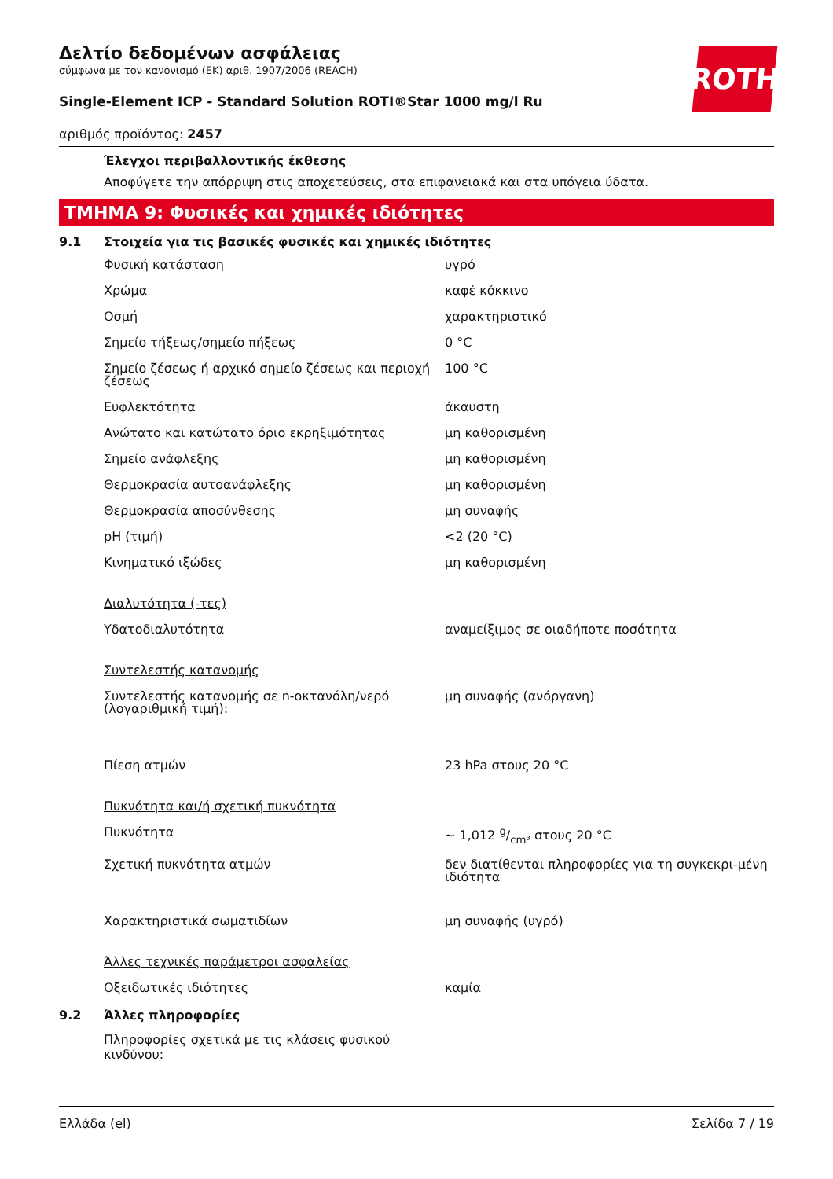ROTH
Δελτίο δεδομένων ασφάλειας
σύμφωνα με τον κανονισμό (ΕΚ) αριθ. 1907/2006 (REACH)
Single-Element ICP - Standard Solution ROTI®Star 1000 mg/l Ru
αριθμός προϊόντος: 2457
Έλεγχοι περιβαλλοντικής έκθεσης
Αποφύγετε την απόρριψη στις αποχετεύσεις, στα επιφανειακά και στα υπόγεια ύδατα.
ΤΜΗΜΑ 9: Φυσικές και χημικές ιδιότητες
9.1 Στοιχεία για τις βασικές φυσικές και χημικές ιδιότητες
| Φυσική κατάσταση | υγρό |
| Χρώμα | καφέ κόκκινο |
| Οσμή | χαρακτηριστικό |
| Σημείο τήξεως/σημείο πήξεως | 0 °C |
| Σημείο ζέσεως ή αρχικό σημείο ζέσεως και περιοχή ζέσεως | 100 °C |
| Ευφλεκτότητα | άκαυστη |
| Ανώτατο και κατώτατο όριο εκρηξιμότητας | μη καθορισμένη |
| Σημείο ανάφλεξης | μη καθορισμένη |
| Θερμοκρασία αυτοανάφλεξης | μη καθορισμένη |
| Θερμοκρασία αποσύνθεσης | μη συναφής |
| pH (τιμή) | <2 (20 °C) |
| Κινηματικό ιξώδες | μη καθορισμένη |
| Διαλυτότητα (-τες) | |
| Υδατοδιαλυτότητα | αναμείξιμος σε οιαδήποτε ποσότητα |
| Συντελεστής κατανομής | |
| Συντελεστής κατανομής σε n-οκτανόλη/νερό (λογαριθμική τιμή): | μη συναφής (ανόργανη) |
| Πίεση ατμών | 23 hPa στους 20 °C |
| Πυκνότητα και/ή σχετική πυκνότητα | |
| Πυκνότητα | ~ 1,012 g/cm³ στους 20 °C |
| Σχετική πυκνότητα ατμών | δεν διατίθενται πληροφορίες για τη συγκεκρι-μένη ιδιότητα |
| Χαρακτηριστικά σωματιδίων | μη συναφής (υγρό) |
| Άλλες τεχνικές παράμετροι ασφαλείας | |
| Οξειδωτικές ιδιότητες | καμία |
9.2 Άλλες πληροφορίες
Πληροφορίες σχετικά με τις κλάσεις φυσικού κινδύνου:
Ελλάδα (el) Σελίδα 7 / 19